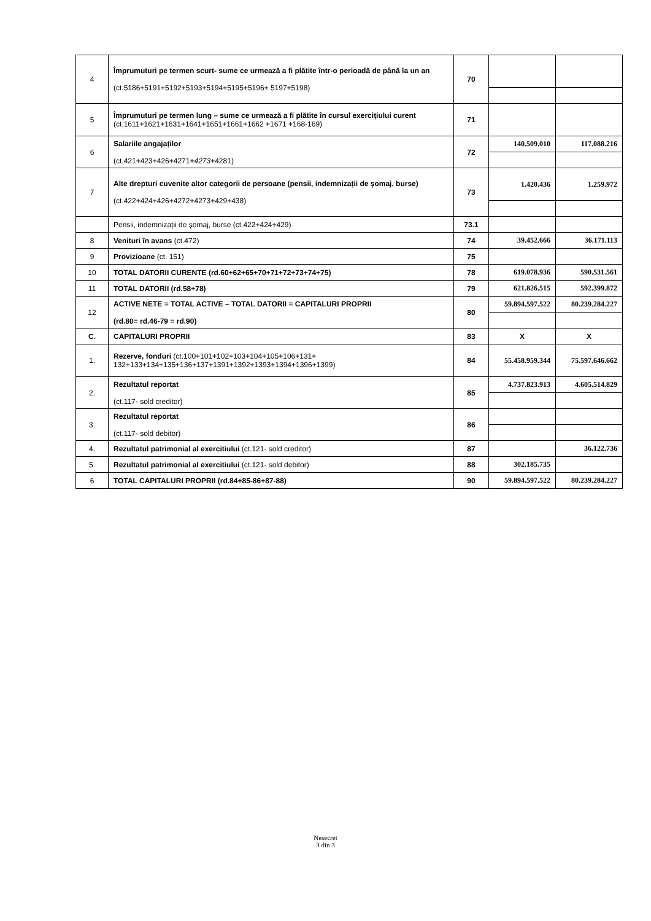| 4 | Împrumuturi pe termen scurt- sume ce urmează a fi plătite într-o perioadă de până la un an (ct.5186+5191+5192+5193+5194+5195+5196+ 5197+5198) | 70 | | |
| 5 | Împrumuturi pe termen lung – sume ce urmează a fi plătite în cursul exercițiului curent (ct.1611+1621+1631+1641+1651+1661+1662 +1671 +168-169) | 71 | | |
| 6 | Salariile angajaților (ct.421+423+426+4271+ 4273 +4281) | 72 | 140.509.010 | 117.088.216 |
| 7 | Alte drepturi cuvenite altor categorii de persoane (pensii, indemnizații de şomaj, burse) (ct.422+424+426+4272+4273+429+438) | 73 | 1.420.436 | 1.259.972 |
| | Pensii, indemnizații de şomaj, burse (ct.422+424+429) | 73.1 | | |
| 8 | Venituri în avans (ct.472) | 74 | 39.452.666 | 36.171.113 |
| 9 | Provizioane (ct. 151) | 75 | | |
| 10 | TOTAL DATORII CURENTE (rd.60+62+65+70+71+72+73+74+75) | 78 | 619.078.936 | 590.531.561 |
| 11 | TOTAL DATORII (rd.58+78) | 79 | 621.826.515 | 592.399.872 |
| 12 | ACTIVE NETE = TOTAL ACTIVE – TOTAL DATORII = CAPITALURI PROPRII (rd.80= rd.46-79 = rd.90) | 80 | 59.894.597.522 | 80.239.284.227 |
| C. | CAPITALURI PROPRII | 83 | X | X |
| 1. | Rezerve, fonduri (ct.100+101+102+103+104+105+106+131+ 132+133+134+135+136+137+1391+1392+1393+1394+1396+1399) | 84 | 55.458.959.344 | 75.597.646.662 |
| 2. | Rezultatul reportat (ct.117- sold creditor) | 85 | 4.737.823.913 | 4.605.514.829 |
| 3. | Rezultatul reportat (ct.117- sold debitor) | 86 | | |
| 4. | Rezultatul patrimonial al exercitiului (ct.121- sold creditor) | 87 | | 36.122.736 |
| 5. | Rezultatul patrimonial al exercitiului (ct.121- sold debitor) | 88 | 302.185.735 | |
| 6 | TOTAL CAPITALURI PROPRII (rd.84+85-86+87-88) | 90 | 59.894.597.522 | 80.239.284.227 |
Nesecret
3 din 3